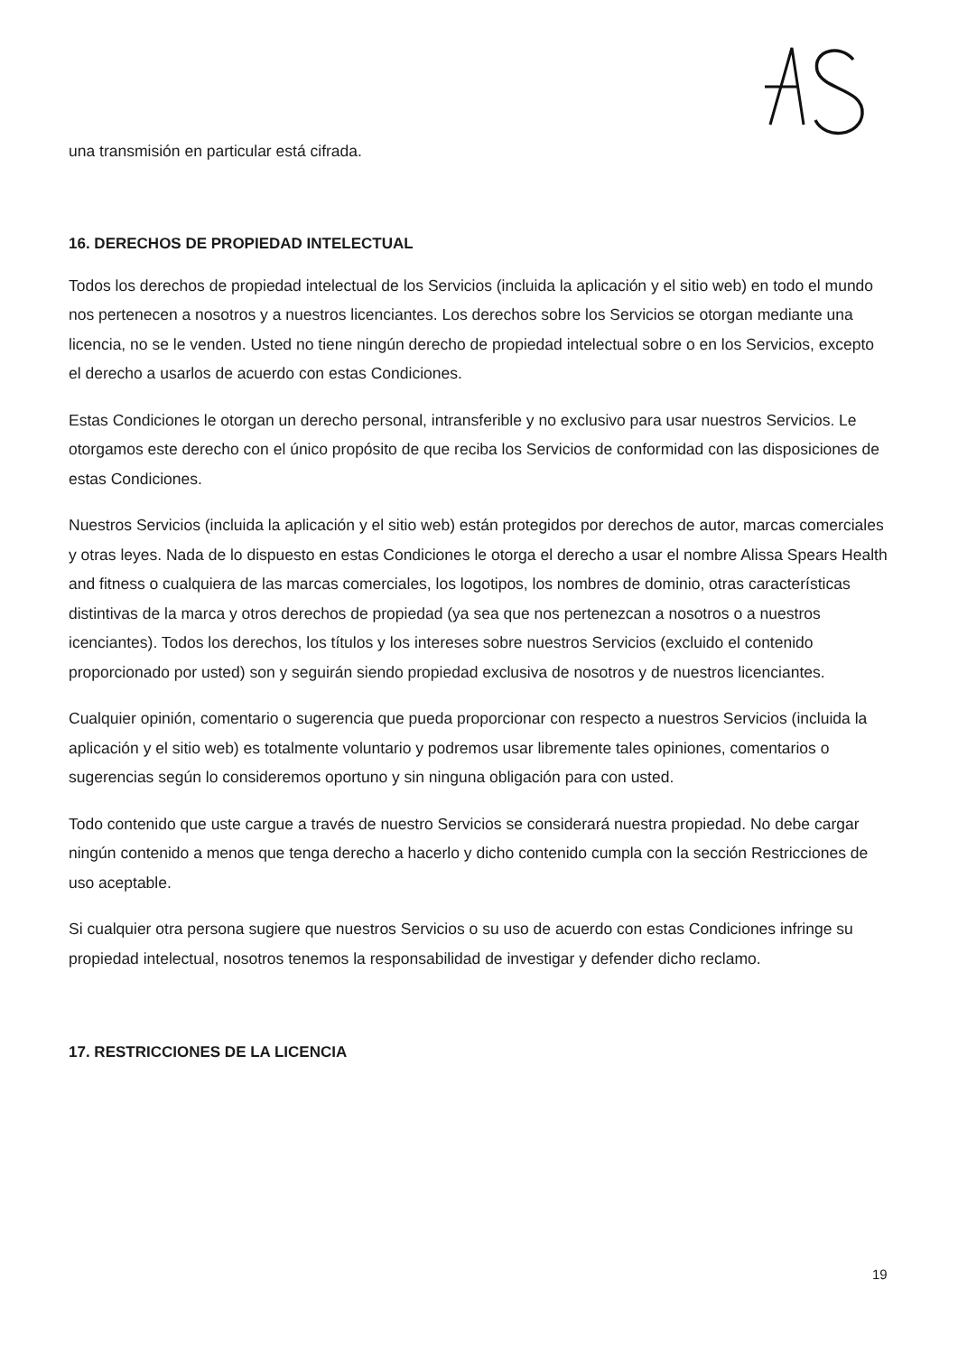una transmisión en particular está cifrada.
16. DERECHOS DE PROPIEDAD INTELECTUAL
Todos los derechos de propiedad intelectual de los Servicios (incluida la aplicación y el sitio web) en todo el mundo nos pertenecen a nosotros y a nuestros licenciantes. Los derechos sobre los Servicios se otorgan mediante una licencia, no se le venden. Usted no tiene ningún derecho de propiedad intelectual sobre o en los Servicios, excepto el derecho a usarlos de acuerdo con estas Condiciones.
Estas Condiciones le otorgan un derecho personal, intransferible y no exclusivo para usar nuestros Servicios. Le otorgamos este derecho con el único propósito de que reciba los Servicios de conformidad con las disposiciones de estas Condiciones.
Nuestros Servicios (incluida la aplicación y el sitio web) están protegidos por derechos de autor, marcas comerciales y otras leyes. Nada de lo dispuesto en estas Condiciones le otorga el derecho a usar el nombre Alissa Spears Health and fitness o cualquiera de las marcas comerciales, los logotipos, los nombres de dominio, otras características distintivas de la marca y otros derechos de propiedad (ya sea que nos pertenezcan a nosotros o a nuestros icenciantes). Todos los derechos, los títulos y los intereses sobre nuestros Servicios (excluido el contenido proporcionado por usted) son y seguirán siendo propiedad exclusiva de nosotros y de nuestros licenciantes.
Cualquier opinión, comentario o sugerencia que pueda proporcionar con respecto a nuestros Servicios (incluida la aplicación y el sitio web) es totalmente voluntario y podremos usar libremente tales opiniones, comentarios o sugerencias según lo consideremos oportuno y sin ninguna obligación para con usted.
Todo contenido que uste cargue a través de nuestro Servicios se considerará nuestra propiedad. No debe cargar ningún contenido a menos que tenga derecho a hacerlo y dicho contenido cumpla con la sección Restricciones de uso aceptable.
Si cualquier otra persona sugiere que nuestros Servicios o su uso de acuerdo con estas Condiciones infringe su propiedad intelectual, nosotros tenemos la responsabilidad de investigar y defender dicho reclamo.
17. RESTRICCIONES DE LA LICENCIA
19